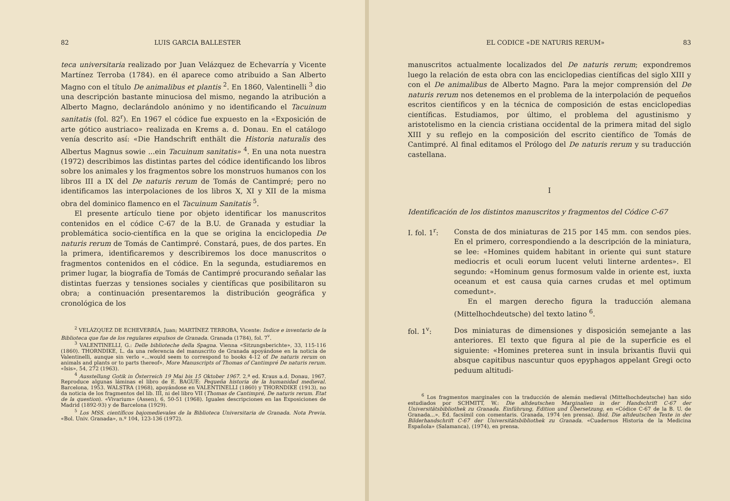82 LUIS GARCIA BALLESTER
teca universitaria realizado por Juan Velázquez de Echevarría y Vicente Martínez Terroba (1784). en él aparece como atribuido a San Alberto Magno con el título De animalibus et plantis <sup>2</sup>. En 1860, Valentinelli <sup>3</sup> dio una descripción bastante minuciosa del mismo, negando la atribución a Alberto Magno, declarándolo anónimo y no identificando el Tacuinum sanitatis (fol. 82<sup>r</sup>). En 1967 el códice fue expuesto en la «Exposición de arte gótico austriaco» realizada en Krems a. d. Donau. En el catálogo venía descrito así: «Die Handschrift enthält die Historia naturalis des Albertus Magnus sowie ...ein Tacuinum sanitatis» <sup>4</sup>. En una nota nuestra (1972) describimos las distintas partes del códice identificando los libros sobre los animales y los fragmentos sobre los monstruos humanos con los libros III a IX del De naturis rerum de Tomás de Cantimpré; pero no identificamos las interpolaciones de los libros X, XI y XII de la misma obra del dominico flamenco en el Tacuinum Sanitatis <sup>5</sup>.
El presente artículo tiene por objeto identificar los manuscritos contenidos en el códice C-67 de la B.U. de Granada y estudiar la problemática socio-científica en la que se origina la enciclopedia De naturis rerum de Tomás de Cantimpré. Constará, pues, de dos partes. En la primera, identificaremos y describiremos los doce manuscritos o fragmentos contenidos en el códice. En la segunda, estudiaremos en primer lugar, la biografía de Tomás de Cantimpré procurando señalar las distintas fuerzas y tensiones sociales y científicas que posibilitaron su obra; a continuación presentaremos la distribución geográfica y cronológica de los
<sup>2</sup> VELÁZQUEZ DE ECHEVERRÍA, Juan; MARTÍNEZ TERROBA, Vicente: Indice e inventario de la Biblioteca que fue de los regulares expulsos de Granada. Granada (1784), fol. 7<sup>v</sup>.
<sup>3</sup> VALENTINELLI, G.: Delle biblioteche della Spagna. Vienna «Sitzungsberichte», 33, 115-116 (1860). THORNDIKE, L. da una referencia del manuscrito de Granada apoyándose en la noticia de Valentinelli, aunque sin verlo «...would seem to correspond to books 4-12 of De naturis rerum on animals and plants or to parts thereof», More Manuscripts of Thomas of Cantimpré De naturis rerum. «Isis», 54, 272 (1963).
<sup>4</sup> Ausstellung Gotik in Österreich 19 Mai bis 15 Oktober 1967. 2.ª ed. Kraus a.d. Donau, 1967. Reproduce algunas láminas el libro de E. BAGUE: Pequeña historia de la humanidad medieval. Barcelona, 1953. WALSTRA (1968), apoyándose en VALENTINELLI (1860) y THORNDIKE (1913), no da noticia de los fragmentos del lib. III, ni del libro VII (Thomas de Cantimpré, De naturis rerum. Etat de la question). «Vivarium» (Assen), 6, 50-51 (1968). Iguales descripciones en las Exposiciones de Madrid (1892-93) y de Barcelona (1929).
<sup>5</sup> Los MSS. científicos bajomedievales de la Biblioteca Universitaria de Granada. Nota Previa. «Bol. Univ. Granada», n.º 104, 123-136 (1972).
EL CODICE «DE NATURIS RERUM» 83
manuscritos actualmente localizados del De naturis rerum; expondremos luego la relación de esta obra con las enciclopedias científicas del siglo XIII y con el De animalibus de Alberto Magno. Para la mejor comprensión del De naturis rerum nos detenemos en el problema de la interpolación de pequeños escritos científicos y en la técnica de composición de estas enciclopedias científicas. Estudiamos, por último, el problema del agustinismo y aristotelismo en la ciencia cristiana occidental de la primera mitad del siglo XIII y su reflejo en la composición del escrito científico de Tomás de Cantimpré. Al final editamos el Prólogo del De naturis rerum y su traducción castellana.
I
Identificación de los distintos manuscritos y fragmentos del Códice C-67
I. fol. 1<sup>r</sup>:
Consta de dos miniaturas de 215 por 145 mm. con sendos pies. En el primero, correspondiendo a la descripción de la miniatura, se lee: «Homines quidem habitant in oriente qui sunt stature mediocris et oculi eorum lucent veluti linterne ardentes». El segundo: «Hominum genus formosum valde in oriente est, iuxta oceanum et est causa quia carnes crudas et mel optimum comedunt».
En el margen derecho figura la traducción alemana (Mittelhochdeutsche) del texto latino <sup>6</sup>.
fol. 1<sup>v</sup>:
Dos miniaturas de dimensiones y disposición semejante a las anteriores. El texto que figura al pie de la superficie es el siguiente: «Homines preterea sunt in insula brixantis fluvii qui absque capitibus nascuntur quos epyphagos appelant Gregi octo peduum altitudi-
<sup>6</sup> Los fragmentos marginales con la traducción de alemán medieval (Mittelhochdeutsche) han sido estudiados por SCHMITT, W.: Die altdeutschen Marginalien in der Handschrift C-67 der Universitätsbibliothek zu Granada. Einführung, Edition und Übersetzung, en «Códice C-67 de la B. U. de Granada...». Ed. facsímil con comentaris. Granada, 1974 (en prensa). Ibid. Die altdeutschen Texte in der Bilderhandschrift C-67 der Universitätsbibliothek zu Granada. «Cuadernos Historia de la Medicina Española» (Salamanca), (1974), en prensa.